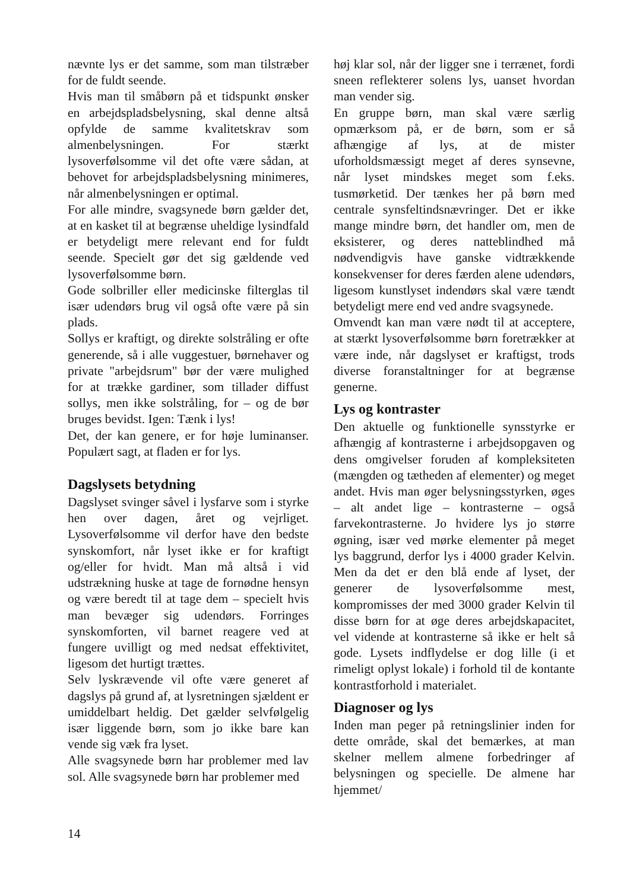nævnte lys er det samme, som man tilstræber for de fuldt seende.
Hvis man til småbørn på et tidspunkt ønsker en arbejdspladsbelysning, skal denne altså opfylde de samme kvalitetskrav som almenbelysningen. For stærkt lysoverfølsomme vil det ofte være sådan, at behovet for arbejdspladsbelysning minimeres, når almenbelysningen er optimal.
For alle mindre, svagsynede børn gælder det, at en kasket til at begrænse uheldige lysindfald er betydeligt mere relevant end for fuldt seende. Specielt gør det sig gældende ved lysoverfølsomme børn.
Gode solbriller eller medicinske filterglas til især udendørs brug vil også ofte være på sin plads.
Sollys er kraftigt, og direkte solstråling er ofte generende, så i alle vuggestuer, børnehaver og private "arbejdsrum" bør der være mulighed for at trække gardiner, som tillader diffust sollys, men ikke solstråling, for – og de bør bruges bevidst. Igen: Tænk i lys!
Det, der kan genere, er for høje luminanser. Populært sagt, at fladen er for lys.
Dagslysets betydning
Dagslyset svinger såvel i lysfarve som i styrke hen over dagen, året og vejrliget. Lysoverfølsomme vil derfor have den bedste synskomfort, når lyset ikke er for kraftigt og/eller for hvidt. Man må altså i vid udstrækning huske at tage de fornødne hensyn og være beredt til at tage dem – specielt hvis man bevæger sig udendørs. Forringes synskomforten, vil barnet reagere ved at fungere uvilligt og med nedsat effektivitet, ligesom det hurtigt trættes.
Selv lyskrævende vil ofte være generet af dagslys på grund af, at lysretningen sjældent er umiddelbart heldig. Det gælder selvfølgelig især liggende børn, som jo ikke bare kan vende sig væk fra lyset.
Alle svagsynede børn har problemer med lav sol. Alle svagsynede børn har problemer med
høj klar sol, når der ligger sne i terrænet, fordi sneen reflekterer solens lys, uanset hvordan man vender sig.
En gruppe børn, man skal være særlig opmærksom på, er de børn, som er så afhængige af lys, at de mister uforholdsmæssigt meget af deres synsevne, når lyset mindskes meget som f.eks. tusmørketid. Der tænkes her på børn med centrale synsfeltindsnævringer. Det er ikke mange mindre børn, det handler om, men de eksisterer, og deres natteblindhed må nødvendigvis have ganske vidtrækkende konsekvenser for deres færden alene udendørs, ligesom kunstlyset indendørs skal være tændt betydeligt mere end ved andre svagsynede.
Omvendt kan man være nødt til at acceptere, at stærkt lysoverfølsomme børn foretrækker at være inde, når dagslyset er kraftigst, trods diverse foranstaltninger for at begrænse generne.
Lys og kontraster
Den aktuelle og funktionelle synsstyrke er afhængig af kontrasterne i arbejdsopgaven og dens omgivelser foruden af kompleksiteten (mængden og tætheden af elementer) og meget andet. Hvis man øger belysningsstyrken, øges – alt andet lige – kontrasterne – også farvekontrasterne. Jo hvidere lys jo større øgning, især ved mørke elementer på meget lys baggrund, derfor lys i 4000 grader Kelvin. Men da det er den blå ende af lyset, der generer de lysoverfølsomme mest, kompromisses der med 3000 grader Kelvin til disse børn for at øge deres arbejdskapacitet, vel vidende at kontrasterne så ikke er helt så gode. Lysets indflydelse er dog lille (i et rimeligt oplyst lokale) i forhold til de kontante kontrastforhold i materialet.
Diagnoser og lys
Inden man peger på retningslinier inden for dette område, skal det bemærkes, at man skelner mellem almene forbedringer af belysningen og specielle. De almene har hjemmet/
14